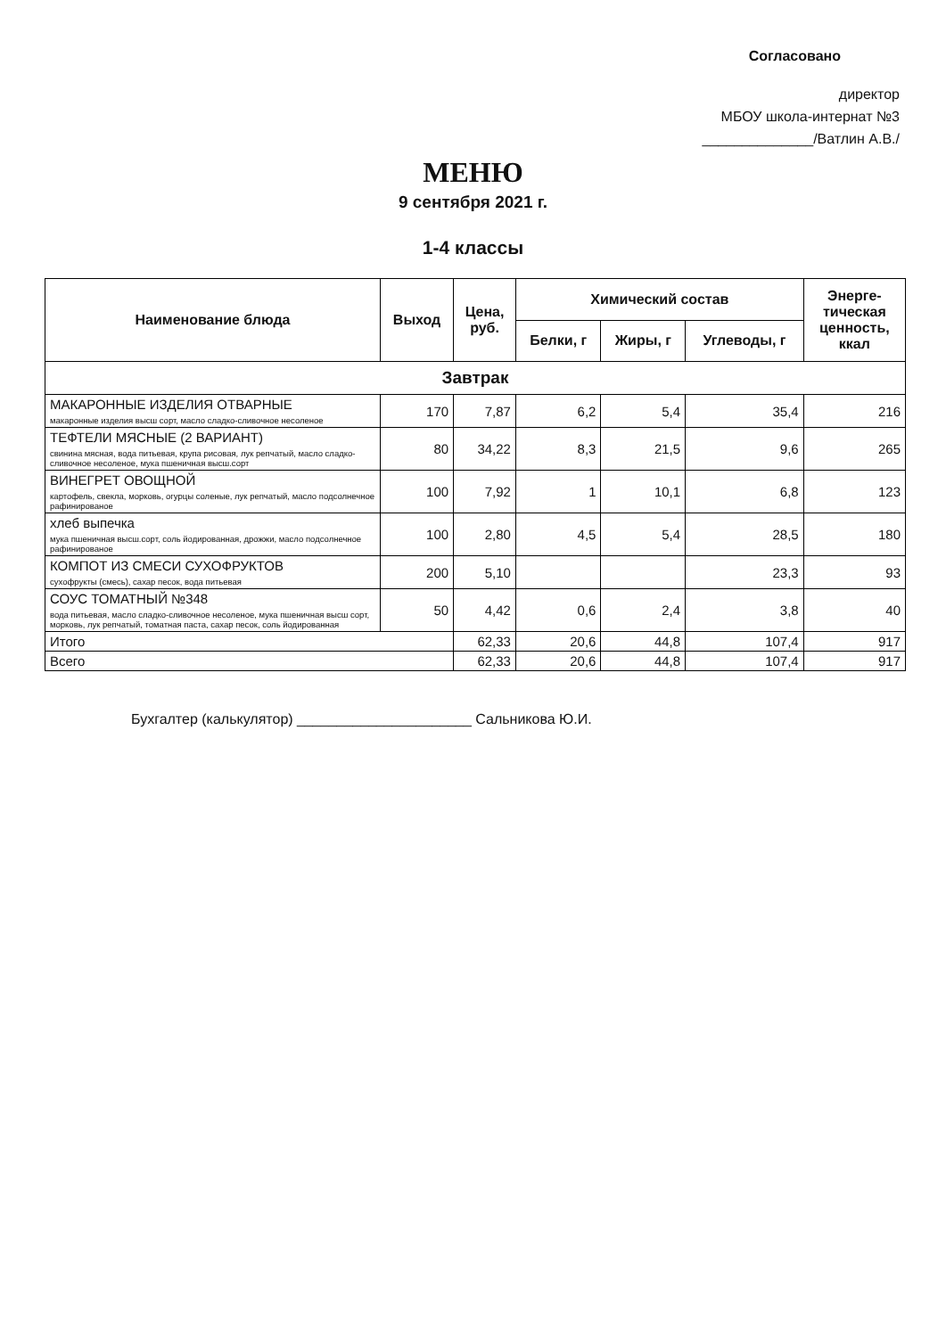Согласовано
директор
МБОУ школа-интернат №3
______________/Ватлин А.В./
МЕНЮ
9 сентября 2021 г.
1-4 классы
| Наименование блюда | Выход | Цена, руб. | Химический состав | | | Энерге- тическая ценность, ккал |
| --- | --- | --- | --- | --- | --- | --- |
| | | | Белки, г | Жиры, г | Углеводы, г | |
| Завтрак | | | | | | |
| МАКАРОННЫЕ ИЗДЕЛИЯ ОТВАРНЫЕ макаронные изделия высш сорт, масло сладко-сливочное несоленое | 170 | 7,87 | 6,2 | 5,4 | 35,4 | 216 |
| ТЕФТЕЛИ МЯСНЫЕ (2 ВАРИАНТ) свинина мясная, вода питьевая, крупа рисовая, лук репчатый, масло сладко-сливочное несоленое, мука пшеничная высш.сорт | 80 | 34,22 | 8,3 | 21,5 | 9,6 | 265 |
| ВИНЕГРЕТ ОВОЩНОЙ картофель, свекла, морковь, огурцы соленые, лук репчатый, масло подсолнечное рафинированое | 100 | 7,92 | 1 | 10,1 | 6,8 | 123 |
| хлеб выпечка мука пшеничная высш.сорт, соль йодированная, дрожжи, масло подсолнечное рафинированое | 100 | 2,80 | 4,5 | 5,4 | 28,5 | 180 |
| КОМПОТ ИЗ СМЕСИ СУХОФРУКТОВ сухофрукты (смесь), сахар песок, вода питьевая | 200 | 5,10 | | | 23,3 | 93 |
| СОУС ТОМАТНЫЙ №348 вода питьевая, масло сладко-сливочное несоленое, мука пшеничная высш сорт, морковь, лук репчатый, томатная паста, сахар песок, соль йодированная | 50 | 4,42 | 0,6 | 2,4 | 3,8 | 40 |
| Итого | | 62,33 | 20,6 | 44,8 | 107,4 | 917 |
| Всего | | 62,33 | 20,6 | 44,8 | 107,4 | 917 |
Бухгалтер (калькулятор) ______________________ Сальникова Ю.И.